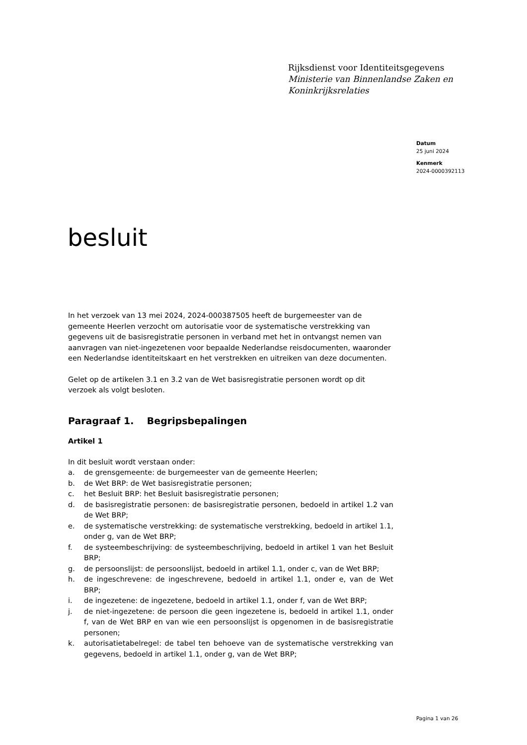Rijksdienst voor Identiteitsgegevens
Ministerie van Binnenlandse Zaken en
Koninkrijksrelaties
Datum
25 juni 2024
Kenmerk
2024-0000392113
besluit
In het verzoek van 13 mei 2024, 2024-000387505 heeft de burgemeester van de gemeente Heerlen verzocht om autorisatie voor de systematische verstrekking van gegevens uit de basisregistratie personen in verband met het in ontvangst nemen van aanvragen van niet-ingezetenen voor bepaalde Nederlandse reisdocumenten, waaronder een Nederlandse identiteitskaart en het verstrekken en uitreiken van deze documenten.
Gelet op de artikelen 3.1 en 3.2 van de Wet basisregistratie personen wordt op dit verzoek als volgt besloten.
Paragraaf 1. Begripsbepalingen
Artikel 1
In dit besluit wordt verstaan onder:
a. de grensgemeente: de burgemeester van de gemeente Heerlen;
b. de Wet BRP: de Wet basisregistratie personen;
c. het Besluit BRP: het Besluit basisregistratie personen;
d. de basisregistratie personen: de basisregistratie personen, bedoeld in artikel 1.2 van de Wet BRP;
e. de systematische verstrekking: de systematische verstrekking, bedoeld in artikel 1.1, onder g, van de Wet BRP;
f. de systeembeschrijving: de systeembeschrijving, bedoeld in artikel 1 van het Besluit BRP;
g. de persoonslijst: de persoonslijst, bedoeld in artikel 1.1, onder c, van de Wet BRP;
h. de ingeschrevene: de ingeschrevene, bedoeld in artikel 1.1, onder e, van de Wet BRP;
i. de ingezetene: de ingezetene, bedoeld in artikel 1.1, onder f, van de Wet BRP;
j. de niet-ingezetene: de persoon die geen ingezetene is, bedoeld in artikel 1.1, onder f, van de Wet BRP en van wie een persoonslijst is opgenomen in de basisregistratie personen;
k. autorisatietabelregel: de tabel ten behoeve van de systematische verstrekking van gegevens, bedoeld in artikel 1.1, onder g, van de Wet BRP;
Pagina 1 van 26